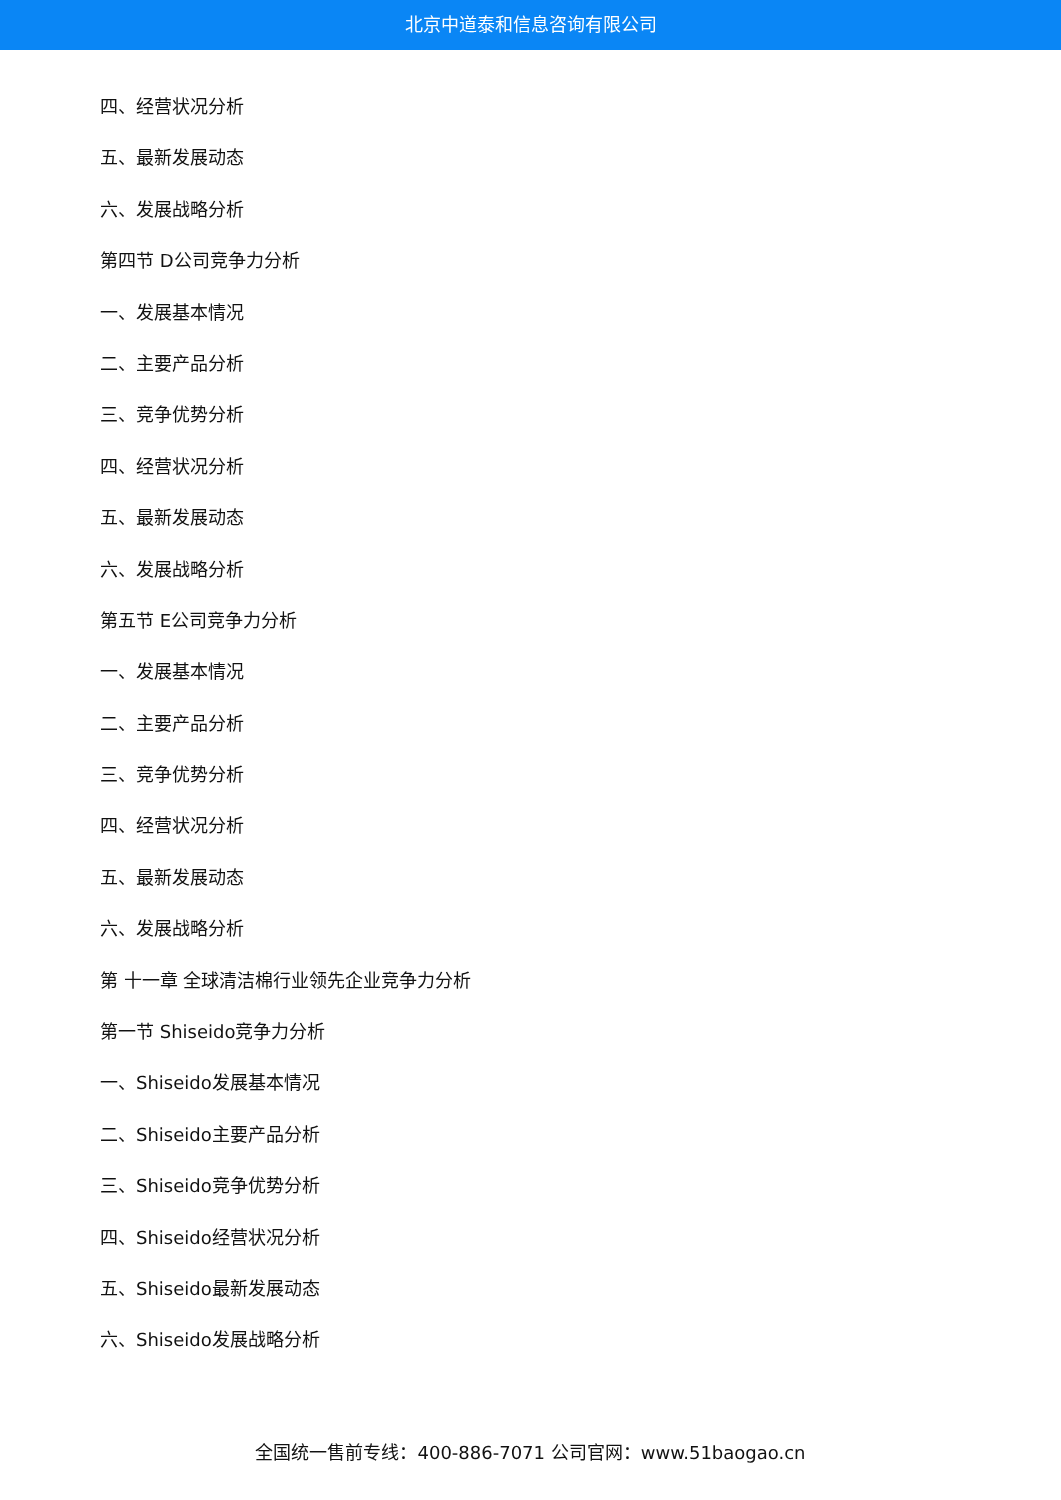北京中道泰和信息咨询有限公司
四、经营状况分析
五、最新发展动态
六、发展战略分析
第四节 D公司竞争力分析
一、发展基本情况
二、主要产品分析
三、竞争优势分析
四、经营状况分析
五、最新发展动态
六、发展战略分析
第五节 E公司竞争力分析
一、发展基本情况
二、主要产品分析
三、竞争优势分析
四、经营状况分析
五、最新发展动态
六、发展战略分析
第 十一章 全球清洁棉行业领先企业竞争力分析
第一节 Shiseido竞争力分析
一、Shiseido发展基本情况
二、Shiseido主要产品分析
三、Shiseido竞争优势分析
四、Shiseido经营状况分析
五、Shiseido最新发展动态
六、Shiseido发展战略分析
全国统一售前专线：400-886-7071 公司官网：www.51baogao.cn